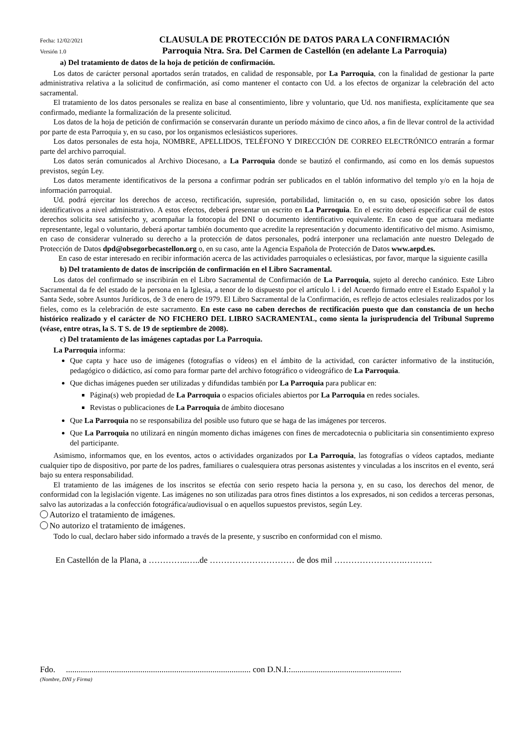Fecha: 12/02/2021
CLAUSULA DE PROTECCIÓN DE DATOS PARA LA CONFIRMACIÓN
Versión 1.0
Parroquia Ntra. Sra. Del Carmen de Castellón (en adelante La Parroquia)
a) Del tratamiento de datos de la hoja de petición de confirmación.
Los datos de carácter personal aportados serán tratados, en calidad de responsable, por La Parroquia, con la finalidad de gestionar la parte administrativa relativa a la solicitud de confirmación, así como mantener el contacto con Ud. a los efectos de organizar la celebración del acto sacramental.
El tratamiento de los datos personales se realiza en base al consentimiento, libre y voluntario, que Ud. nos manifiesta, explícitamente que sea confirmado, mediante la formalización de la presente solicitud.
Los datos de la hoja de petición de confirmación se conservarán durante un período máximo de cinco años, a fin de llevar control de la actividad por parte de esta Parroquia y, en su caso, por los organismos eclesiásticos superiores.
Los datos personales de esta hoja, NOMBRE, APELLIDOS, TELÉFONO Y DIRECCIÓN DE CORREO ELECTRÓNICO entrarán a formar parte del archivo parroquial.
Los datos serán comunicados al Archivo Diocesano, a La Parroquia donde se bautizó el confirmando, así como en los demás supuestos previstos, según Ley.
Los datos meramente identificativos de la persona a confirmar podrán ser publicados en el tablón informativo del templo y/o en la hoja de información parroquial.
Ud. podrá ejercitar los derechos de acceso, rectificación, supresión, portabilidad, limitación o, en su caso, oposición sobre los datos identificativos a nivel administrativo. A estos efectos, deberá presentar un escrito en La Parroquia. En el escrito deberá especificar cuál de estos derechos solicita sea satisfecho y, acompañar la fotocopia del DNI o documento identificativo equivalente. En caso de que actuara mediante representante, legal o voluntario, deberá aportar también documento que acredite la representación y documento identificativo del mismo. Asimismo, en caso de considerar vulnerado su derecho a la protección de datos personales, podrá interponer una reclamación ante nuestro Delegado de Protección de Datos dpd@obsegorbecastellon.org o, en su caso, ante la Agencia Española de Protección de Datos www.aepd.es.
En caso de estar interesado en recibir información acerca de las actividades parroquiales o eclesiásticas, por favor, marque la siguiente casilla
b) Del tratamiento de datos de inscripción de confirmación en el Libro Sacramental.
Los datos del confirmado se inscribirán en el Libro Sacramental de Confirmación de La Parroquia, sujeto al derecho canónico. Este Libro Sacramental da fe del estado de la persona en la Iglesia, a tenor de lo dispuesto por el artículo l. i del Acuerdo firmado entre el Estado Español y la Santa Sede, sobre Asuntos Jurídicos, de 3 de enero de 1979. El Libro Sacramental de la Confirmación, es reflejo de actos eclesiales realizados por los fieles, como es la celebración de este sacramento. En este caso no caben derechos de rectificación puesto que dan constancia de un hecho histórico realizado y el carácter de NO FICHERO DEL LIBRO SACRAMENTAL, como sienta la jurisprudencia del Tribunal Supremo (véase, entre otras, la S. T S. de 19 de septiembre de 2008).
c) Del tratamiento de las imágenes captadas por La Parroquia.
La Parroquia informa:
Que capta y hace uso de imágenes (fotografías o vídeos) en el ámbito de la actividad, con carácter informativo de la institución, pedagógico o didáctico, así como para formar parte del archivo fotográfico o videográfico de La Parroquia.
Que dichas imágenes pueden ser utilizadas y difundidas también por La Parroquia para publicar en:
Página(s) web propiedad de La Parroquia o espacios oficiales abiertos por La Parroquia en redes sociales.
Revistas o publicaciones de La Parroquia de ámbito diocesano
Que La Parroquia no se responsabiliza del posible uso futuro que se haga de las imágenes por terceros.
Que La Parroquia no utilizará en ningún momento dichas imágenes con fines de mercadotecnia o publicitaria sin consentimiento expreso del participante.
Asimismo, informamos que, en los eventos, actos o actividades organizados por La Parroquia, las fotografías o vídeos captados, mediante cualquier tipo de dispositivo, por parte de los padres, familiares o cualesquiera otras personas asistentes y vinculadas a los inscritos en el evento, será bajo su entera responsabilidad.
El tratamiento de las imágenes de los inscritos se efectúa con serio respeto hacia la persona y, en su caso, los derechos del menor, de conformidad con la legislación vigente. Las imágenes no son utilizadas para otros fines distintos a los expresados, ni son cedidos a terceras personas, salvo las autorizadas a la confección fotográfica/audiovisual o en aquellos supuestos previstos, según Ley.
Autorizo el tratamiento de imágenes.
No autorizo el tratamiento de imágenes.
Todo lo cual, declaro haber sido informado a través de la presente, y suscribo en conformidad con el mismo.
En Castellón de la Plana, a …………..…..de ………………………… de dos mil …………………….……….
Fdo. ....................................................................................... con D.N.I.:....................................................
(Nombre, DNI y Firma)